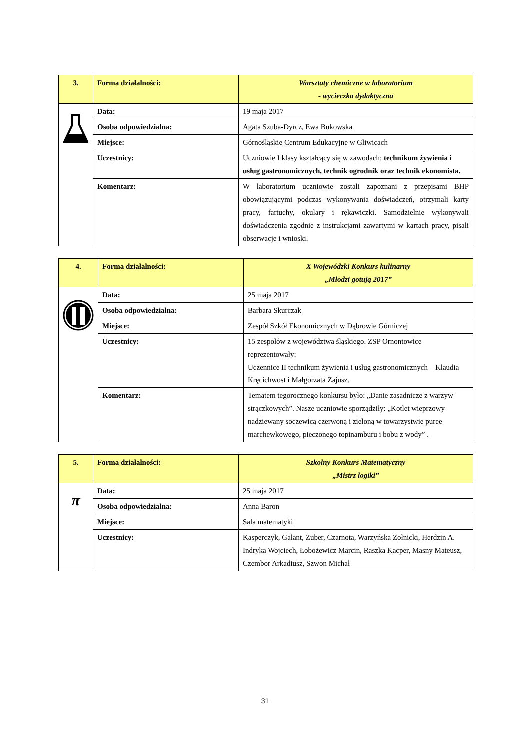| 3. | Forma działalności: | Warsztaty chemiczne w laboratorium - wycieczka dydaktyczna |
| | Data: | 19 maja 2017 |
| | Osoba odpowiedzialna: | Agata Szuba-Dyrcz, Ewa Bukowska |
| | Miejsce: | Górnośląskie Centrum Edukacyjne w Gliwicach |
| | Uczestnicy: | Uczniowie I klasy kształcący się w zawodach: technikum żywienia i usług gastronomicznych, technik ogrodnik oraz technik ekonomista. |
| | Komentarz: | W laboratorium uczniowie zostali zapoznani z przepisami BHP obowiązującymi podczas wykonywania doświadczeń, otrzymali karty pracy, fartuchy, okulary i rękawiczki. Samodzielnie wykonywali doświadczenia zgodnie z instrukcjami zawartymi w kartach pracy, pisali obserwacje i wnioski. |
| 4. | Forma działalności: | X Wojewódzki Konkurs kulinarny „Młodzi gotują 2017” |
| | Data: | 25 maja 2017 |
| | Osoba odpowiedzialna: | Barbara Skurczak |
| | Miejsce: | Zespół Szkół Ekonomicznych w Dąbrowie Górniczej |
| | Uczestnicy: | 15 zespołów z województwa śląskiego. ZSP Ornontowice reprezentowały: Uczennice II technikum żywienia i usług gastronomicznych – Klaudia Kręcichwost i Małgorzata Zajusz. |
| | Komentarz: | Tematem tegorocznego konkursu było: „Danie zasadnicze z warzyw strączkowych”. Nasze uczniowie sporządziły: „Kotlet wieprzowy nadziewany soczewicą czerwoną i zieloną w towarzystwie puree marchewkowego, pieczonego topinamburu i bobu z wody” . |
| 5. | Forma działalności: | Szkolny Konkurs Matematyczny „Mistrz logiki” |
| π | Data: | 25 maja 2017 |
| | Osoba odpowiedzialna: | Anna Baron |
| | Miejsce: | Sala matematyki |
| | Uczestnicy: | Kasperczyk, Galant, Żuber, Czarnota, Warzyńska Żołnicki, Herdzin A. Indryka Wojciech, Łobożewicz Marcin, Raszka Kacper, Masny Mateusz, Czembor Arkadiusz, Szwon Michał |
31